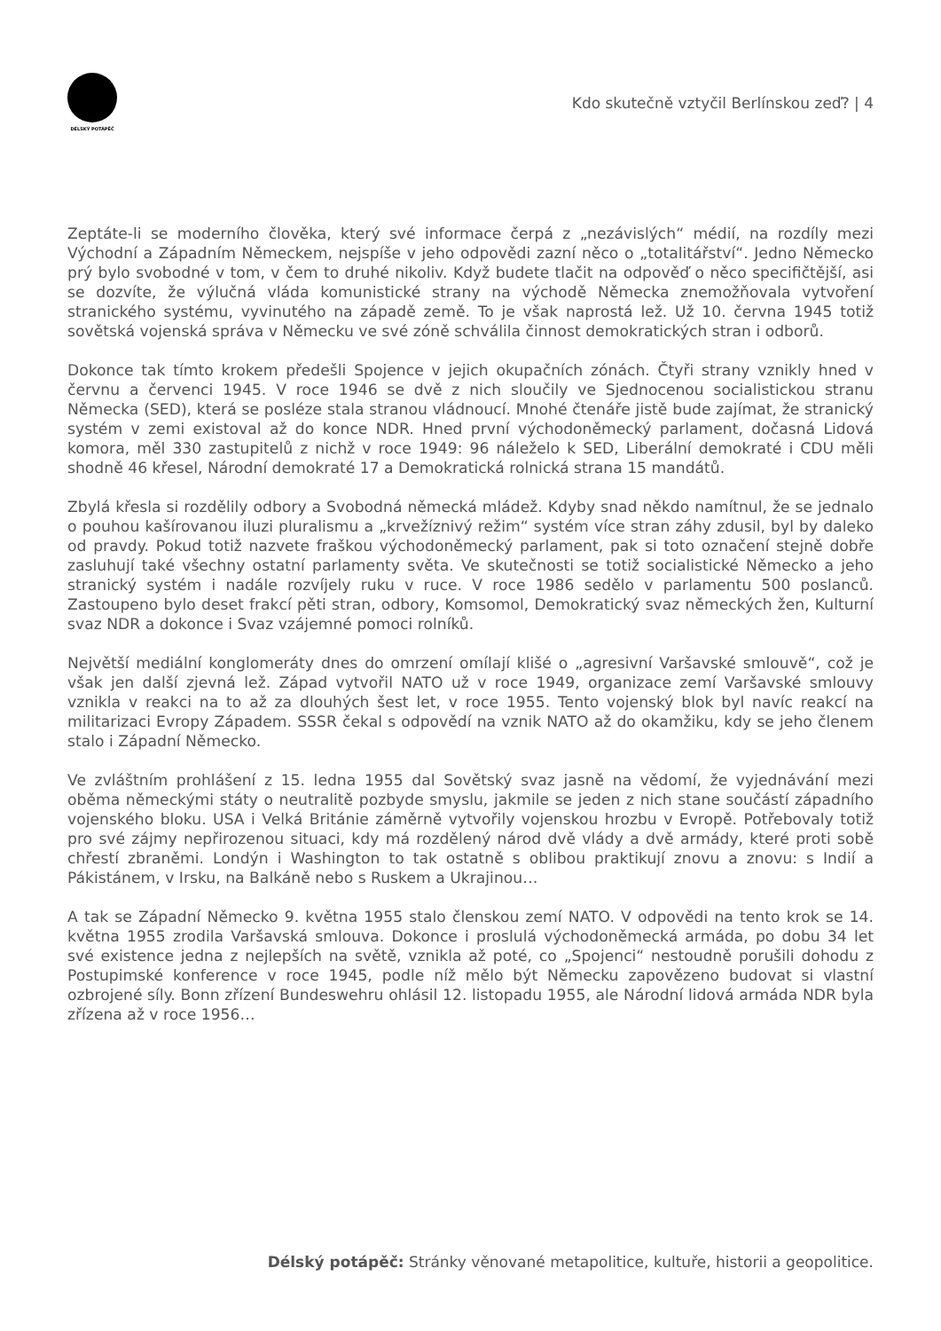DÉLSKÝ POTÁPĚČ
Kdo skutečně vztyčil Berlínskou zeď? | 4
Zeptáte-li se moderního člověka, který své informace čerpá z „nezávislých“ médií, na rozdíly mezi Východní a Západním Německem, nejspíše v jeho odpovědi zazní něco o „totalitářství“. Jedno Německo prý bylo svobodné v tom, v čem to druhé nikoliv. Když budete tlačit na odpověď o něco specifičtější, asi se dozvíte, že výlučná vláda komunistické strany na východě Německa znemožňovala vytvoření stranického systému, vyvinutého na západě země. To je však naprostá lež. Už 10. června 1945 totiž sovětská vojenská správa v Německu ve své zóně schválila činnost demokratických stran i odborů.
Dokonce tak tímto krokem předešli Spojence v jejich okupačních zónách. Čtyři strany vznikly hned v červnu a červenci 1945. V roce 1946 se dvě z nich sloučily ve Sjednocenou socialistickou stranu Německa (SED), která se posléze stala stranou vládnoucí. Mnohé čtenáře jistě bude zajímat, že stranický systém v zemi existoval až do konce NDR. Hned první východoněmecký parlament, dočasná Lidová komora, měl 330 zastupitelů z nichž v roce 1949: 96 náleželo k SED, Liberální demokraté i CDU měli shodně 46 křesel, Národní demokraté 17 a Demokratická rolnická strana 15 mandátů.
Zbylá křesla si rozdělily odbory a Svobodná německá mládež. Kdyby snad někdo namítnul, že se jednalo o pouhou kašírovanou iluzi pluralismu a „krvežíznivý režim“ systém více stran záhy zdusil, byl by daleko od pravdy. Pokud totiž nazvete fraškou východoněmecký parlament, pak si toto označení stejně dobře zasluhují také všechny ostatní parlamenty světa. Ve skutečnosti se totiž socialistické Německo a jeho stranický systém i nadále rozvíjely ruku v ruce. V roce 1986 sedělo v parlamentu 500 poslanců. Zastoupeno bylo deset frakcí pěti stran, odbory, Komsomol, Demokratický svaz německých žen, Kulturní svaz NDR a dokonce i Svaz vzájemné pomoci rolníků.
Největší mediální konglomeráty dnes do omrzení omílají klišé o „agresivní Varšavské smlouvě“, což je však jen další zjevná lež. Západ vytvořil NATO už v roce 1949, organizace zemí Varšavské smlouvy vznikla v reakci na to až za dlouhých šest let, v roce 1955. Tento vojenský blok byl navíc reakcí na militarizaci Evropy Západem. SSSR čekal s odpovědí na vznik NATO až do okamžiku, kdy se jeho členem stalo i Západní Německo.
Ve zvláštním prohlášení z 15. ledna 1955 dal Sovětský svaz jasně na vědomí, že vyjednávání mezi oběma německými státy o neutralitě pozbyde smyslu, jakmile se jeden z nich stane součástí západního vojenského bloku. USA i Velká Británie záměrně vytvořily vojenskou hrozbu v Evropě. Potřebovaly totiž pro své zájmy nepřirozenou situaci, kdy má rozdělený národ dvě vlády a dvě armády, které proti sobě chřestí zbraněmi. Londýn i Washington to tak ostatně s oblibou praktikují znovu a znovu: s Indií a Pákistánem, v Irsku, na Balkáně nebo s Ruskem a Ukrajinou…
A tak se Západní Německo 9. května 1955 stalo členskou zemí NATO. V odpovědi na tento krok se 14. května 1955 zrodila Varšavská smlouva. Dokonce i proslulá východoněmecká armáda, po dobu 34 let své existence jedna z nejlepších na světě, vznikla až poté, co „Spojenci“ nestoudně porušili dohodu z Postupimské konference v roce 1945, podle níž mělo být Německu zapovězeno budovat si vlastní ozbrojené síly. Bonn zřízení Bundeswehru ohlásil 12. listopadu 1955, ale Národní lidová armáda NDR byla zřízena až v roce 1956…
Délský potápěč: Stránky věnované metapolitice, kultuře, historii a geopolitice.